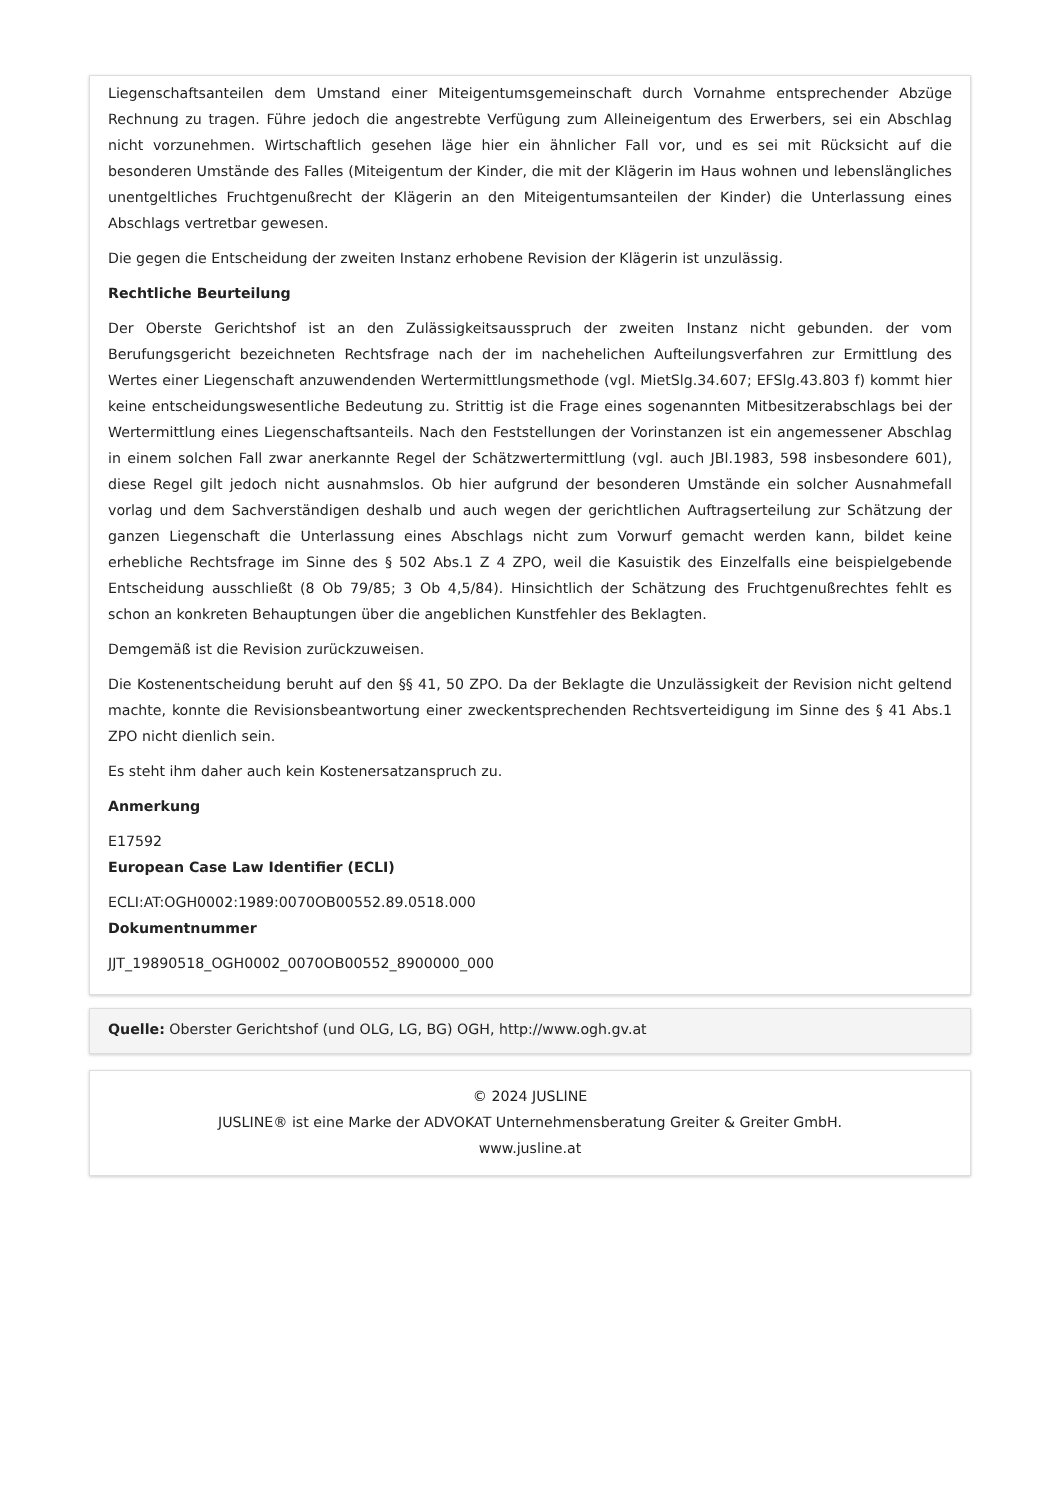Liegenschaftsanteilen dem Umstand einer Miteigentumsgemeinschaft durch Vornahme entsprechender Abzüge Rechnung zu tragen. Führe jedoch die angestrebte Verfügung zum Alleineigentum des Erwerbers, sei ein Abschlag nicht vorzunehmen. Wirtschaftlich gesehen läge hier ein ähnlicher Fall vor, und es sei mit Rücksicht auf die besonderen Umstände des Falles (Miteigentum der Kinder, die mit der Klägerin im Haus wohnen und lebenslängliches unentgeltliches Fruchtgenußrecht der Klägerin an den Miteigentumsanteilen der Kinder) die Unterlassung eines Abschlags vertretbar gewesen.
Die gegen die Entscheidung der zweiten Instanz erhobene Revision der Klägerin ist unzulässig.
Rechtliche Beurteilung
Der Oberste Gerichtshof ist an den Zulässigkeitsausspruch der zweiten Instanz nicht gebunden. der vom Berufungsgericht bezeichneten Rechtsfrage nach der im nachehelichen Aufteilungsverfahren zur Ermittlung des Wertes einer Liegenschaft anzuwendenden Wertermittlungsmethode (vgl. MietSlg.34.607; EFSlg.43.803 f) kommt hier keine entscheidungswesentliche Bedeutung zu. Strittig ist die Frage eines sogenannten Mitbesitzerabschlags bei der Wertermittlung eines Liegenschaftsanteils. Nach den Feststellungen der Vorinstanzen ist ein angemessener Abschlag in einem solchen Fall zwar anerkannte Regel der Schätzwertermittlung (vgl. auch JBl.1983, 598 insbesondere 601), diese Regel gilt jedoch nicht ausnahmslos. Ob hier aufgrund der besonderen Umstände ein solcher Ausnahmefall vorlag und dem Sachverständigen deshalb und auch wegen der gerichtlichen Auftragserteilung zur Schätzung der ganzen Liegenschaft die Unterlassung eines Abschlags nicht zum Vorwurf gemacht werden kann, bildet keine erhebliche Rechtsfrage im Sinne des § 502 Abs.1 Z 4 ZPO, weil die Kasuistik des Einzelfalls eine beispielgebende Entscheidung ausschließt (8 Ob 79/85; 3 Ob 4,5/84). Hinsichtlich der Schätzung des Fruchtgenußrechtes fehlt es schon an konkreten Behauptungen über die angeblichen Kunstfehler des Beklagten.
Demgemäß ist die Revision zurückzuweisen.
Die Kostenentscheidung beruht auf den §§ 41, 50 ZPO. Da der Beklagte die Unzulässigkeit der Revision nicht geltend machte, konnte die Revisionsbeantwortung einer zweckentsprechenden Rechtsverteidigung im Sinne des § 41 Abs.1 ZPO nicht dienlich sein.
Es steht ihm daher auch kein Kostenersatzanspruch zu.
Anmerkung
E17592
European Case Law Identifier (ECLI)
ECLI:AT:OGH0002:1989:0070OB00552.89.0518.000
Dokumentnummer
JJT_19890518_OGH0002_0070OB00552_8900000_000
Quelle: Oberster Gerichtshof (und OLG, LG, BG) OGH, http://www.ogh.gv.at
© 2024 JUSLINE
JUSLINE® ist eine Marke der ADVOKAT Unternehmensberatung Greiter & Greiter GmbH.
www.jusline.at